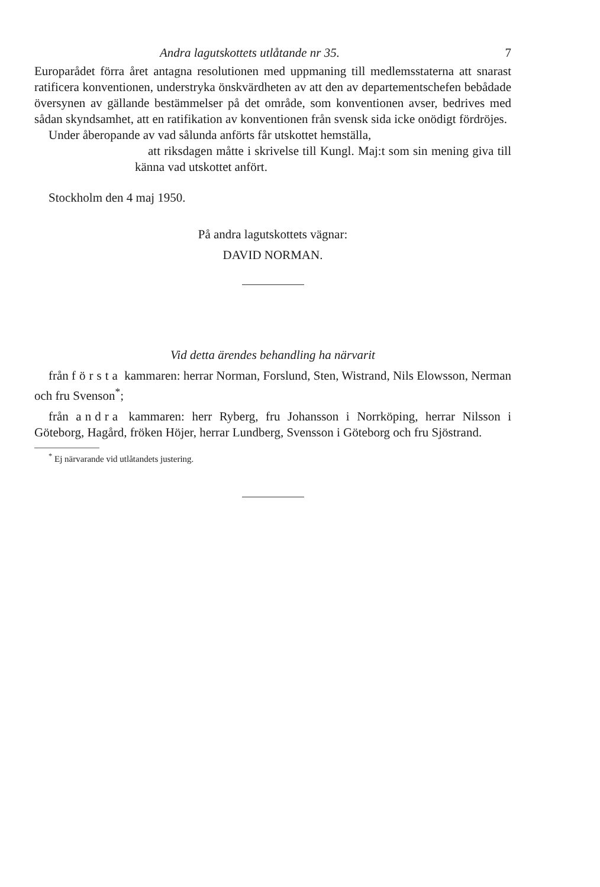Andra lagutskottets utlåtande nr 35. 7
Europarådet förra året antagna resolutionen med uppmaning till medlemsstaterna att snarast ratificera konventionen, understryka önskvärdheten av att den av departementschefen bebådade översynen av gällande bestämmelser på det område, som konventionen avser, bedrives med sådan skyndsamhet, att en ratifikation av konventionen från svensk sida icke onödigt fördröjes.
Under åberopande av vad sålunda anförts får utskottet hemställa,
att riksdagen måtte i skrivelse till Kungl. Maj:t som sin mening giva till känna vad utskottet anfört.
Stockholm den 4 maj 1950.
På andra lagutskottets vägnar:
DAVID NORMAN.
Vid detta ärendes behandling ha närvarit
från första kammaren: herrar Norman, Forslund, Sten, Wistrand, Nils Elowsson, Nerman och fru Svenson<sup>*</sup>;
från andra kammaren: herr Ryberg, fru Johansson i Norrköping, herrar Nilsson i Göteborg, Hagård, fröken Höjer, herrar Lundberg, Svensson i Göteborg och fru Sjöstrand.
<sup>*</sup> Ej närvarande vid utlåtandets justering.